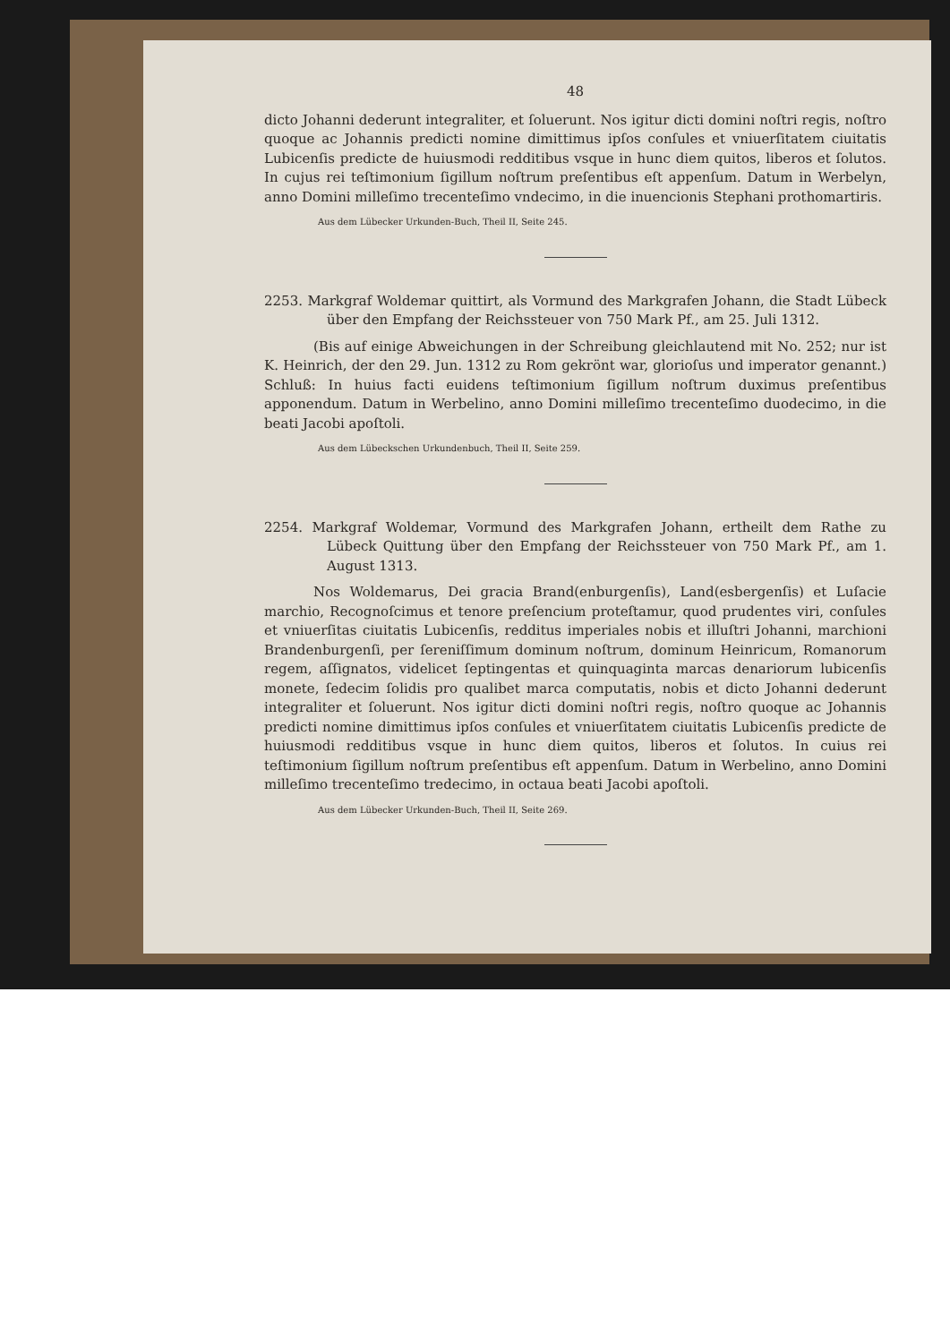48
dicto Johanni dederunt integraliter, et ſoluerunt. Nos igitur dicti domini noſtri regis, noſtro quoque ac Johannis predicti nomine dimittimus ipſos conſules et vniuerſitatem ciuitatis Lubicenſis predicte de huiusmodi redditibus vsque in hunc diem quitos, liberos et ſolutos. In cujus rei teſtimonium ſigillum noſtrum preſentibus eſt appenſum. Datum in Werbelyn, anno Domini milleſimo trecenteſimo vndecimo, in die inuencionis Stephani prothomartiris.
Aus dem Lübecker Urkunden-Buch, Theil II, Seite 245.
2253. Markgraf Woldemar quittirt, als Vormund des Markgrafen Johann, die Stadt Lübeck über den Empfang der Reichssteuer von 750 Mark Pf., am 25. Juli 1312.
(Bis auf einige Abweichungen in der Schreibung gleichlautend mit No. 252; nur ist K. Heinrich, der den 29. Jun. 1312 zu Rom gekrönt war, glorioſus und imperator genannt.) Schluß: In huius facti euidens teſtimonium ſigillum noſtrum duximus preſentibus apponendum. Datum in Werbelino, anno Domini milleſimo trecenteſimo duodecimo, in die beati Jacobi apoſtoli.
Aus dem Lübeckschen Urkundenbuch, Theil II, Seite 259.
2254. Markgraf Woldemar, Vormund des Markgrafen Johann, ertheilt dem Rathe zu Lübeck Quittung über den Empfang der Reichssteuer von 750 Mark Pf., am 1. August 1313.
Nos Woldemarus, Dei gracia Brand(enburgenſis), Land(esbergenſis) et Luſacie marchio, Recognoſcimus et tenore preſencium proteſtamur, quod prudentes viri, conſules et vniuerſitas ciuitatis Lubicenſis, redditus imperiales nobis et illuſtri Johanni, marchioni Brandenburgenſi, per ſereniſſimum dominum noſtrum, dominum Heinricum, Romanorum regem, aſſignatos, videlicet ſeptingentas et quinquaginta marcas denariorum lubicenſis monete, ſedecim ſolidis pro qualibet marca computatis, nobis et dicto Johanni dederunt integraliter et ſoluerunt. Nos igitur dicti domini noſtri regis, noſtro quoque ac Johannis predicti nomine dimittimus ipſos conſules et vniuerſitatem ciuitatis Lubicenſis predicte de huiusmodi redditibus vsque in hunc diem quitos, liberos et ſolutos. In cuius rei teſtimonium ſigillum noſtrum preſentibus eſt appenſum. Datum in Werbelino, anno Domini milleſimo trecenteſimo tredecimo, in octaua beati Jacobi apoſtoli.
Aus dem Lübecker Urkunden-Buch, Theil II, Seite 269.